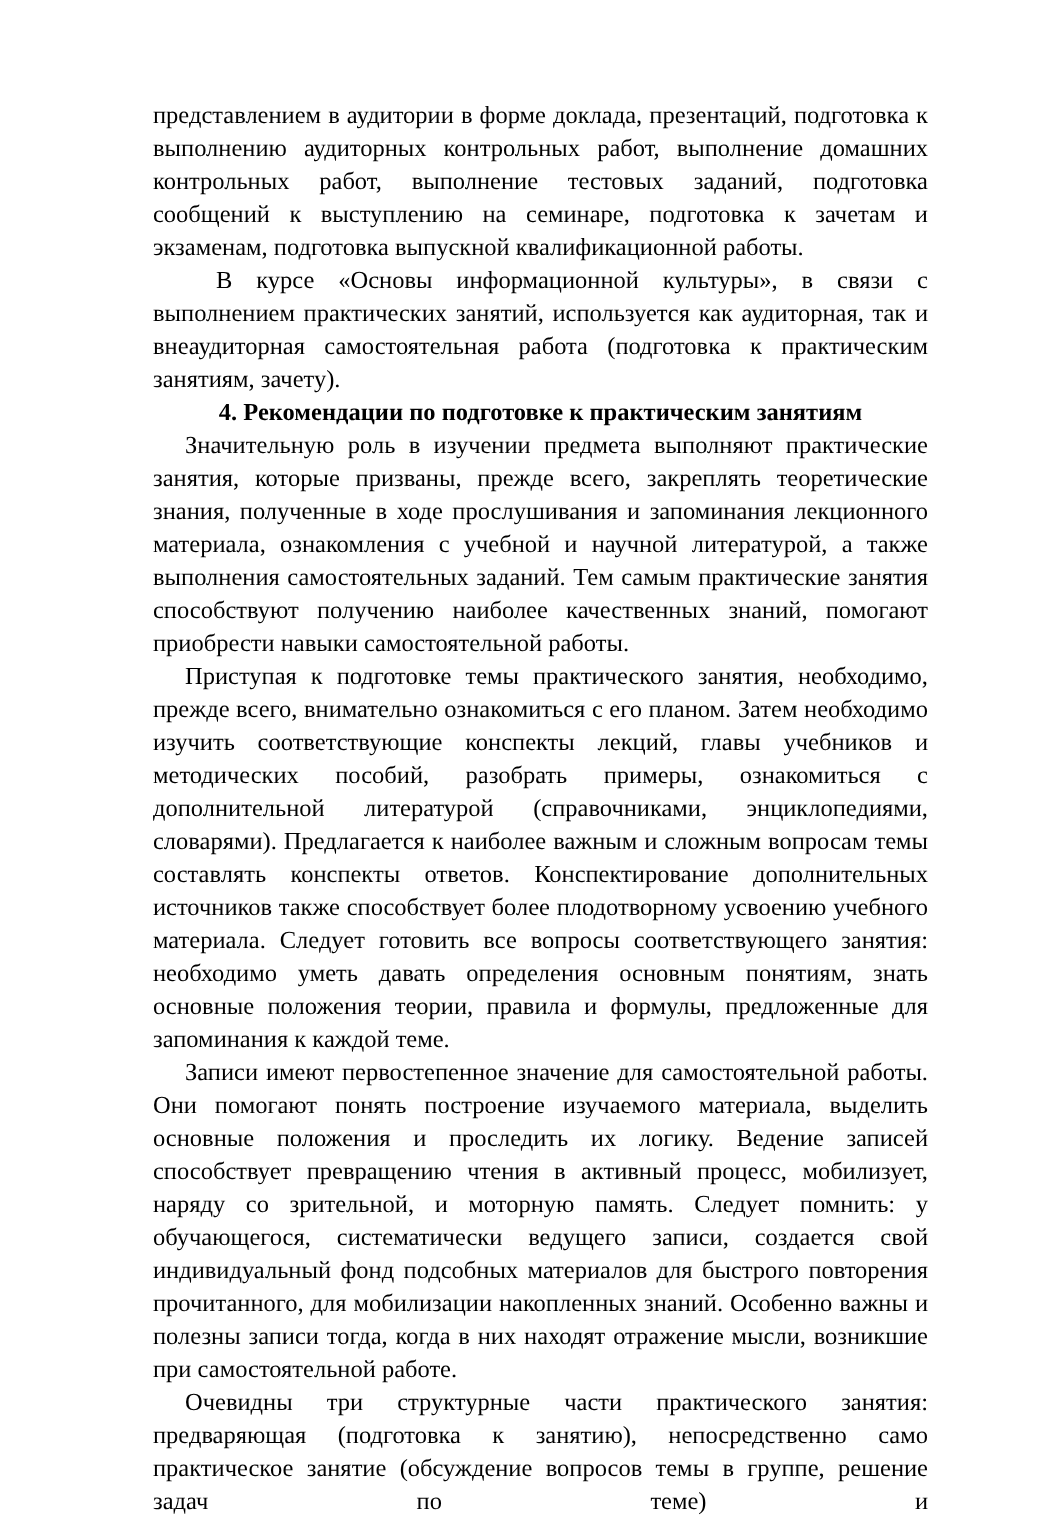представлением в аудитории в форме доклада, презентаций, подготовка к выполнению аудиторных контрольных работ, выполнение домашних контрольных работ, выполнение тестовых заданий, подготовка сообщений к выступлению на семинаре, подготовка к зачетам и экзаменам, подготовка выпускной квалификационной работы.
В курсе «Основы информационной культуры», в связи с выполнением практических занятий, используется как аудиторная, так и внеаудиторная самостоятельная работа (подготовка к практическим занятиям, зачету).
4. Рекомендации по подготовке к практическим занятиям
Значительную роль в изучении предмета выполняют практические занятия, которые призваны, прежде всего, закреплять теоретические знания, полученные в ходе прослушивания и запоминания лекционного материала, ознакомления с учебной и научной литературой, а также выполнения самостоятельных заданий. Тем самым практические занятия способствуют получению наиболее качественных знаний, помогают приобрести навыки самостоятельной работы.
Приступая к подготовке темы практического занятия, необходимо, прежде всего, внимательно ознакомиться с его планом. Затем необходимо изучить соответствующие конспекты лекций, главы учебников и методических пособий, разобрать примеры, ознакомиться с дополнительной литературой (справочниками, энциклопедиями, словарями). Предлагается к наиболее важным и сложным вопросам темы составлять конспекты ответов. Конспектирование дополнительных источников также способствует более плодотворному усвоению учебного материала. Следует готовить все вопросы соответствующего занятия: необходимо уметь давать определения основным понятиям, знать основные положения теории, правила и формулы, предложенные для запоминания к каждой теме.
Записи имеют первостепенное значение для самостоятельной работы. Они помогают понять построение изучаемого материала, выделить основные положения и проследить их логику. Ведение записей способствует превращению чтения в активный процесс, мобилизует, наряду со зрительной, и моторную память. Следует помнить: у обучающегося, систематически ведущего записи, создается свой индивидуальный фонд подсобных материалов для быстрого повторения прочитанного, для мобилизации накопленных знаний. Особенно важны и полезны записи тогда, когда в них находят отражение мысли, возникшие при самостоятельной работе.
Очевидны три структурные части практического занятия: предваряющая (подготовка к занятию), непосредственно само практическое занятие (обсуждение вопросов темы в группе, решение задач по теме) и